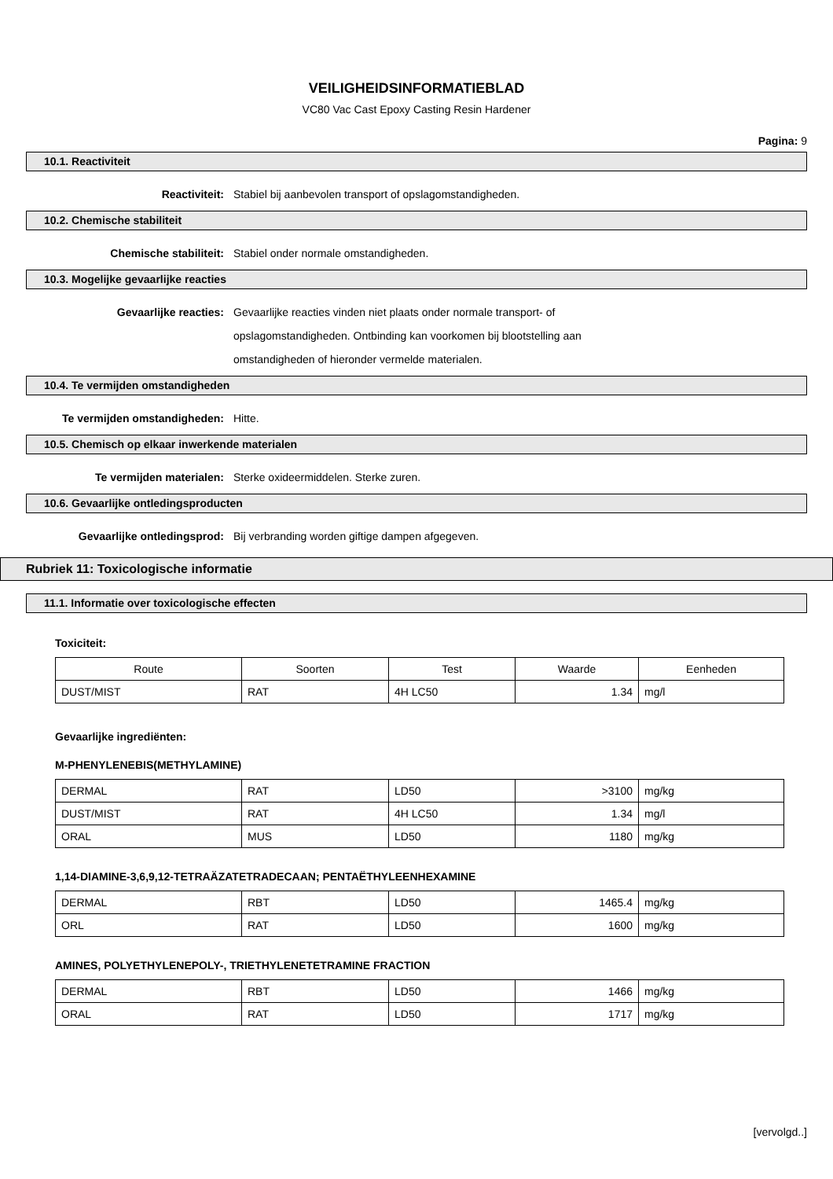VEILIGHEIDSINFORMATIEBLAD
VC80 Vac Cast Epoxy Casting Resin Hardener
Pagina: 9
10.1. Reactiviteit
Reactiviteit: Stabiel bij aanbevolen transport of opslagomstandigheden.
10.2. Chemische stabiliteit
Chemische stabiliteit: Stabiel onder normale omstandigheden.
10.3. Mogelijke gevaarlijke reacties
Gevaarlijke reacties: Gevaarlijke reacties vinden niet plaats onder normale transport- of opslagomstandigheden. Ontbinding kan voorkomen bij blootstelling aan omstandigheden of hieronder vermelde materialen.
10.4. Te vermijden omstandigheden
Te vermijden omstandigheden: Hitte.
10.5. Chemisch op elkaar inwerkende materialen
Te vermijden materialen: Sterke oxideermiddelen. Sterke zuren.
10.6. Gevaarlijke ontledingsproducten
Gevaarlijke ontledingsprod: Bij verbranding worden giftige dampen afgegeven.
Rubriek 11: Toxicologische informatie
11.1. Informatie over toxicologische effecten
Toxiciteit:
| Route | Soorten | Test | Waarde | Eenheden |
| --- | --- | --- | --- | --- |
| DUST/MIST | RAT | 4H LC50 | 1.34 | mg/l |
Gevaarlijke ingrediënten:
M-PHENYLENEBIS(METHYLAMINE)
| DERMAL | RAT | LD50 | >3100 | mg/kg |
| DUST/MIST | RAT | 4H LC50 | 1.34 | mg/l |
| ORAL | MUS | LD50 | 1180 | mg/kg |
1,14-DIAMINE-3,6,9,12-TETRAÄZATETRADECAAN; PENTAËTHYLEENHEXAMINE
| DERMAL | RBT | LD50 | 1465.4 | mg/kg |
| ORL | RAT | LD50 | 1600 | mg/kg |
AMINES, POLYETHYLENEPOLY-, TRIETHYLENETETRAMINE FRACTION
| DERMAL | RBT | LD50 | 1466 | mg/kg |
| ORAL | RAT | LD50 | 1717 | mg/kg |
[vervolgd..]